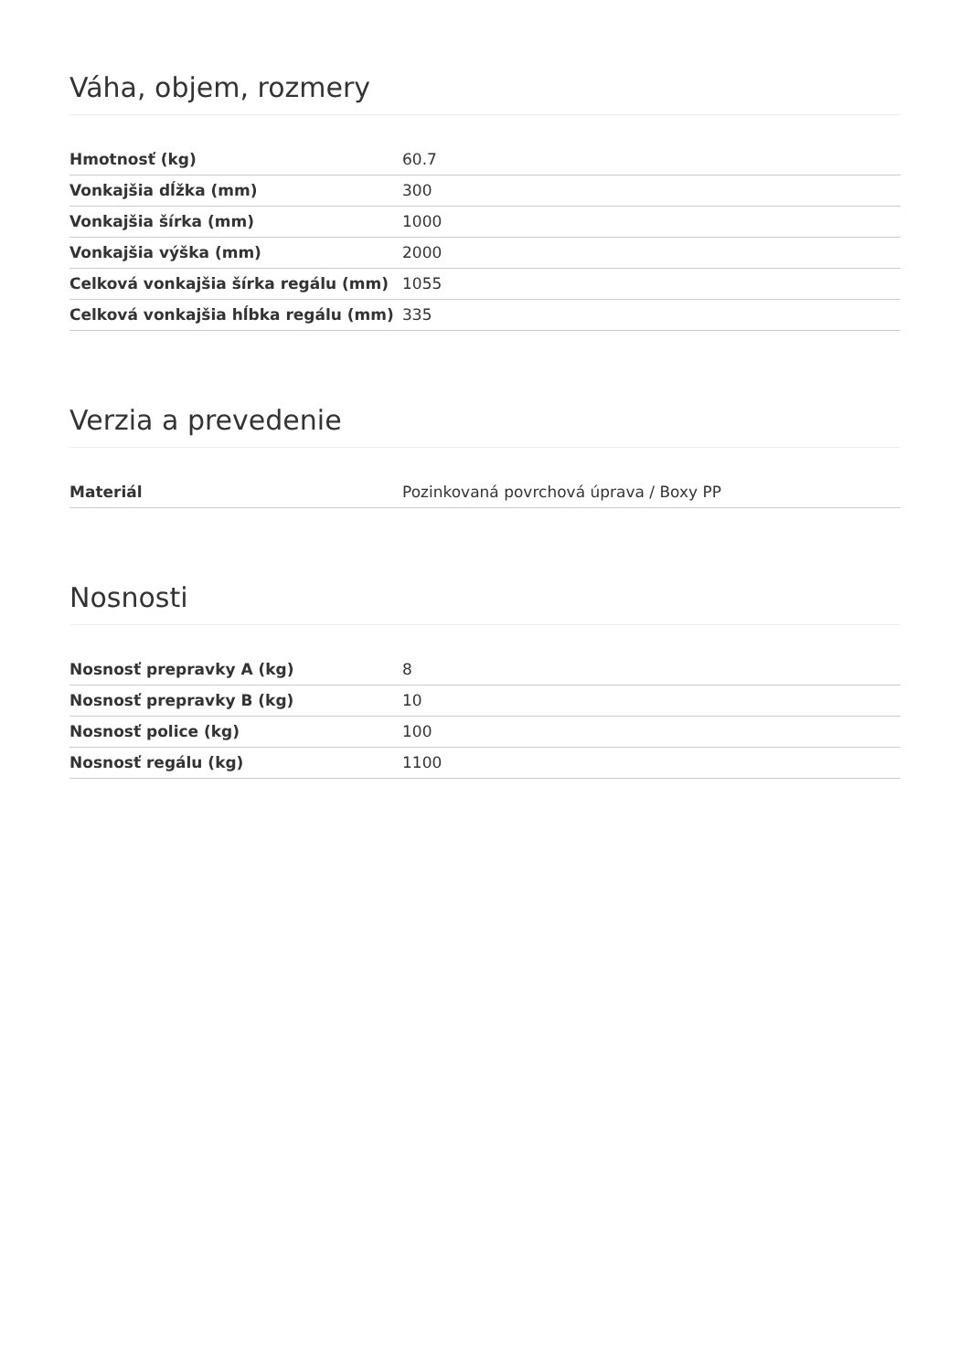Váha, objem, rozmery
| Hmotnosť (kg) | 60.7 |
| Vonkajšia dĺžka (mm) | 300 |
| Vonkajšia šírka (mm) | 1000 |
| Vonkajšia výška (mm) | 2000 |
| Celková vonkajšia šírka regálu (mm) | 1055 |
| Celková vonkajšia hĺbka regálu (mm) | 335 |
Verzia a prevedenie
| Materiál | Pozinkovaná povrchová úprava / Boxy PP |
Nosnosti
| Nosnosť prepravky A (kg) | 8 |
| Nosnosť prepravky B (kg) | 10 |
| Nosnosť police (kg) | 100 |
| Nosnosť regálu (kg) | 1100 |